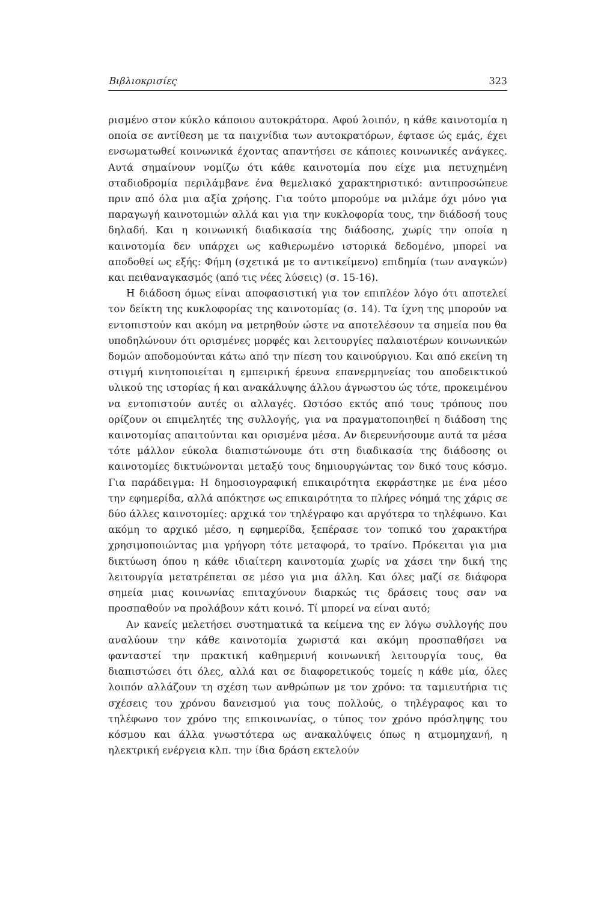Βιβλιοκρισίες 323
ρισμένο στον κύκλο κάποιου αυτοκράτορα. Αφού λοιπόν, η κάθε καινοτομία η οποία σε αντίθεση με τα παιχνίδια των αυτοκρατόρων, έφτασε ώς εμάς, έχει ενσωματωθεί κοινωνικά έχοντας απαντήσει σε κάποιες κοινωνικές ανάγκες. Αυτά σημαίνουν νομίζω ότι κάθε καινοτομία που είχε μια πετυχημένη σταδιοδρομία περιλάμβανε ένα θεμελιακό χαρακτηριστικό: αντιπροσώπευε πριν από όλα μια αξία χρήσης. Για τούτο μπορούμε να μιλάμε όχι μόνο για παραγωγή καινοτομιών αλλά και για την κυκλοφορία τους, την διάδοσή τους δηλαδή. Και η κοινωνική διαδικασία της διάδοσης, χωρίς την οποία η καινοτομία δεν υπάρχει ως καθιερωμένο ιστορικά δεδομένο, μπορεί να αποδοθεί ως εξής: Φήμη (σχετικά με το αντικείμενο) επιδημία (των αναγκών) και πειθαναγκασμός (από τις νέες λύσεις) (σ. 15-16).
Η διάδοση όμως είναι αποφασιστική για τον επιπλέον λόγο ότι αποτελεί τον δείκτη της κυκλοφορίας της καινοτομίας (σ. 14). Τα ίχνη της μπορούν να εντοπιστούν και ακόμη να μετρηθούν ώστε να αποτελέσουν τα σημεία που θα υποδηλώνουν ότι ορισμένες μορφές και λειτουργίες παλαιοτέρων κοινωνικών δομών αποδομούνται κάτω από την πίεση του καινούργιου. Και από εκείνη τη στιγμή κινητοποιείται η εμπειρική έρευνα επανερμηνείας του αποδεικτικού υλικού της ιστορίας ή και ανακάλυψης άλλου άγνωστου ώς τότε, προκειμένου να εντοπιστούν αυτές οι αλλαγές. Ωστόσο εκτός από τους τρόπους που ορίζουν οι επιμελητές της συλλογής, για να πραγματοποιηθεί η διάδοση της καινοτομίας απαιτούνται και ορισμένα μέσα. Αν διερευνήσουμε αυτά τα μέσα τότε μάλλον εύκολα διαπιστώνουμε ότι στη διαδικασία της διάδοσης οι καινοτομίες δικτυώνονται μεταξύ τους δημιουργώντας τον δικό τους κόσμο. Για παράδειγμα: Η δημοσιογραφική επικαιρότητα εκφράστηκε με ένα μέσο την εφημερίδα, αλλά απόκτησε ως επικαιρότητα το πλήρες νόημά της χάρις σε δύο άλλες καινοτομίες: αρχικά τον τηλέγραφο και αργότερα το τηλέφωνο. Και ακόμη το αρχικό μέσο, η εφημερίδα, ξεπέρασε τον τοπικό του χαρακτήρα χρησιμοποιώντας μια γρήγορη τότε μεταφορά, το τραίνο. Πρόκειται για μια δικτύωση όπου η κάθε ιδιαίτερη καινοτομία χωρίς να χάσει την δική της λειτουργία μετατρέπεται σε μέσο για μια άλλη. Και όλες μαζί σε διάφορα σημεία μιας κοινωνίας επιταχύνουν διαρκώς τις δράσεις τους σαν να προσπαθούν να προλάβουν κάτι κοινό. Τί μπορεί να είναι αυτό;
Αν κανείς μελετήσει συστηματικά τα κείμενα της εν λόγω συλλογής που αναλύουν την κάθε καινοτομία χωριστά και ακόμη προσπαθήσει να φανταστεί την πρακτική καθημερινή κοινωνική λειτουργία τους, θα διαπιστώσει ότι όλες, αλλά και σε διαφορετικούς τομείς η κάθε μία, όλες λοιπόν αλλάζουν τη σχέση των ανθρώπων με τον χρόνο: τα ταμιευτήρια τις σχέσεις του χρόνου δανεισμού για τους πολλούς, ο τηλέγραφος και το τηλέφωνο τον χρόνο της επικοινωνίας, ο τύπος τον χρόνο πρόσληψης του κόσμου και άλλα γνωστότερα ως ανακαλύψεις όπως η ατμομηχανή, η ηλεκτρική ενέργεια κλπ. την ίδια δράση εκτελούν